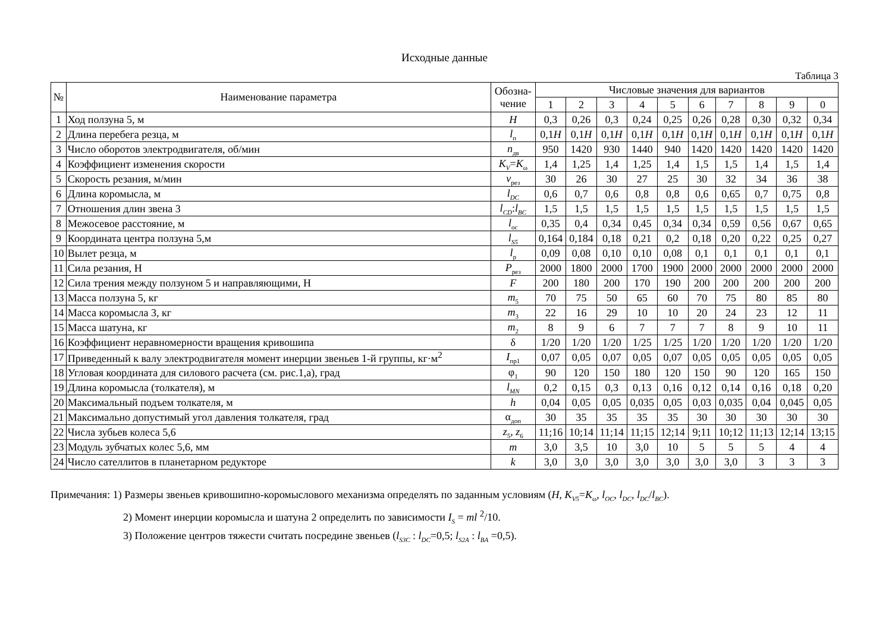Исходные данные
Таблица 3
| № | Наименование параметра | Обозна- чение | Числовые значения для вариантов | | | | | | | | | |
| --- | --- | --- | --- | --- | --- | --- | --- | --- | --- | --- | --- | --- |
| | | | 1 | 2 | 3 | 4 | 5 | 6 | 7 | 8 | 9 | 0 |
| 1 | Ход ползуна 5, м | H | 0,3 | 0,26 | 0,3 | 0,24 | 0,25 | 0,26 | 0,28 | 0,30 | 0,32 | 0,34 |
| 2 | Длина перебега резца, м | l<sub>п</sub> | 0,1 H | 0,1 H | 0,1 H | 0,1 H | 0,1 H | 0,1 H | 0,1 H | 0,1 H | 0,1 H | 0,1 H |
| 3 | Число оборотов электродвигателя, об/мин | n<sub>дв</sub> | 950 | 1420 | 930 | 1440 | 940 | 1420 | 1420 | 1420 | 1420 | 1420 |
| 4 | Коэффициент изменения скорости | K<sub>V</sub> = K<sub>ω</sub> | 1,4 | 1,25 | 1,4 | 1,25 | 1,4 | 1,5 | 1,5 | 1,4 | 1,5 | 1,4 |
| 5 | Скорость резания, м/мин | v<sub>рез</sub> | 30 | 26 | 30 | 27 | 25 | 30 | 32 | 34 | 36 | 38 |
| 6 | Длина коромысла, м | l<sub>DC</sub> | 0,6 | 0,7 | 0,6 | 0,8 | 0,8 | 0,6 | 0,65 | 0,7 | 0,75 | 0,8 |
| 7 | Отношения длин звена 3 | l<sub>CD</sub> : l<sub>BC</sub> | 1,5 | 1,5 | 1,5 | 1,5 | 1,5 | 1,5 | 1,5 | 1,5 | 1,5 | 1,5 |
| 8 | Межосевое расстояние, м | l<sub>oc</sub> | 0,35 | 0,4 | 0,34 | 0,45 | 0,34 | 0,34 | 0,59 | 0,56 | 0,67 | 0,65 |
| 9 | Координата центра ползуна 5,м | l<sub>S5</sub> | 0,164 | 0,184 | 0,18 | 0,21 | 0,2 | 0,18 | 0,20 | 0,22 | 0,25 | 0,27 |
| 10 | Вылет резца, м | l<sub>р</sub> | 0,09 | 0,08 | 0,10 | 0,10 | 0,08 | 0,1 | 0,1 | 0,1 | 0,1 | 0,1 |
| 11 | Сила резания, Н | P<sub>рез</sub> | 2000 | 1800 | 2000 | 1700 | 1900 | 2000 | 2000 | 2000 | 2000 | 2000 |
| 12 | Сила трения между ползуном 5 и направляющими, Н | F | 200 | 180 | 200 | 170 | 190 | 200 | 200 | 200 | 200 | 200 |
| 13 | Масса ползуна 5, кг | m<sub>5</sub> | 70 | 75 | 50 | 65 | 60 | 70 | 75 | 80 | 85 | 80 |
| 14 | Масса коромысла 3, кг | m<sub>3</sub> | 22 | 16 | 29 | 10 | 10 | 20 | 24 | 23 | 12 | 11 |
| 15 | Масса шатуна, кг | m<sub>2</sub> | 8 | 9 | 6 | 7 | 7 | 7 | 8 | 9 | 10 | 11 |
| 16 | Коэффициент неравномерности вращения кривошипа | δ | 1/20 | 1/20 | 1/20 | 1/25 | 1/25 | 1/20 | 1/20 | 1/20 | 1/20 | 1/20 |
| 17 | Приведенный к валу электродвигателя момент инерции звеньев 1-й группы, кг·м<sup>2</sup> | I<sub>пр1</sub> | 0,07 | 0,05 | 0,07 | 0,05 | 0,07 | 0,05 | 0,05 | 0,05 | 0,05 | 0,05 |
| 18 | Угловая координата для силового расчета (см. рис.1,а), град | φ<sub>1</sub> | 90 | 120 | 150 | 180 | 120 | 150 | 90 | 120 | 165 | 150 |
| 19 | Длина коромысла (толкателя), м | l<sub>MN</sub> | 0,2 | 0,15 | 0,3 | 0,13 | 0,16 | 0,12 | 0,14 | 0,16 | 0,18 | 0,20 |
| 20 | Максимальный подъем толкателя, м | h | 0,04 | 0,05 | 0,05 | 0,035 | 0,05 | 0,03 | 0,035 | 0,04 | 0,045 | 0,05 |
| 21 | Максимально допустимый угол давления толкателя, град | α<sub>доп</sub> | 30 | 35 | 35 | 35 | 35 | 30 | 30 | 30 | 30 | 30 |
| 22 | Числа зубьев колеса 5,6 | z<sub>5</sub>, z<sub>6</sub> | 11;16 | 10;14 | 11;14 | 11;15 | 12;14 | 9;11 | 10;12 | 11;13 | 12;14 | 13;15 |
| 23 | Модуль зубчатых колес 5,6, мм | m | 3,0 | 3,5 | 10 | 3,0 | 10 | 5 | 5 | 5 | 4 | 4 |
| 24 | Число сателлитов в планетарном редукторе | k | 3,0 | 3,0 | 3,0 | 3,0 | 3,0 | 3,0 | 3,0 | 3 | 3 | 3 |
Примечания: 1) Размеры звеньев кривошипно-коромыслового механизма определять по заданным условиям (H, K<sub>V5</sub>=K<sub>ω</sub>, l<sub>OC</sub>, l<sub>DC</sub>, l<sub>DC</sub>/l<sub>BC</sub>).
2) Момент инерции коромысла и шатуна 2 определить по зависимости I<sub>S</sub> = ml <sup>2</sup>/10.
3) Положение центров тяжести считать посредине звеньев (l<sub>S3C</sub> : l<sub>DC</sub>=0,5; l<sub>S2A</sub> : l<sub>BA</sub> =0,5).